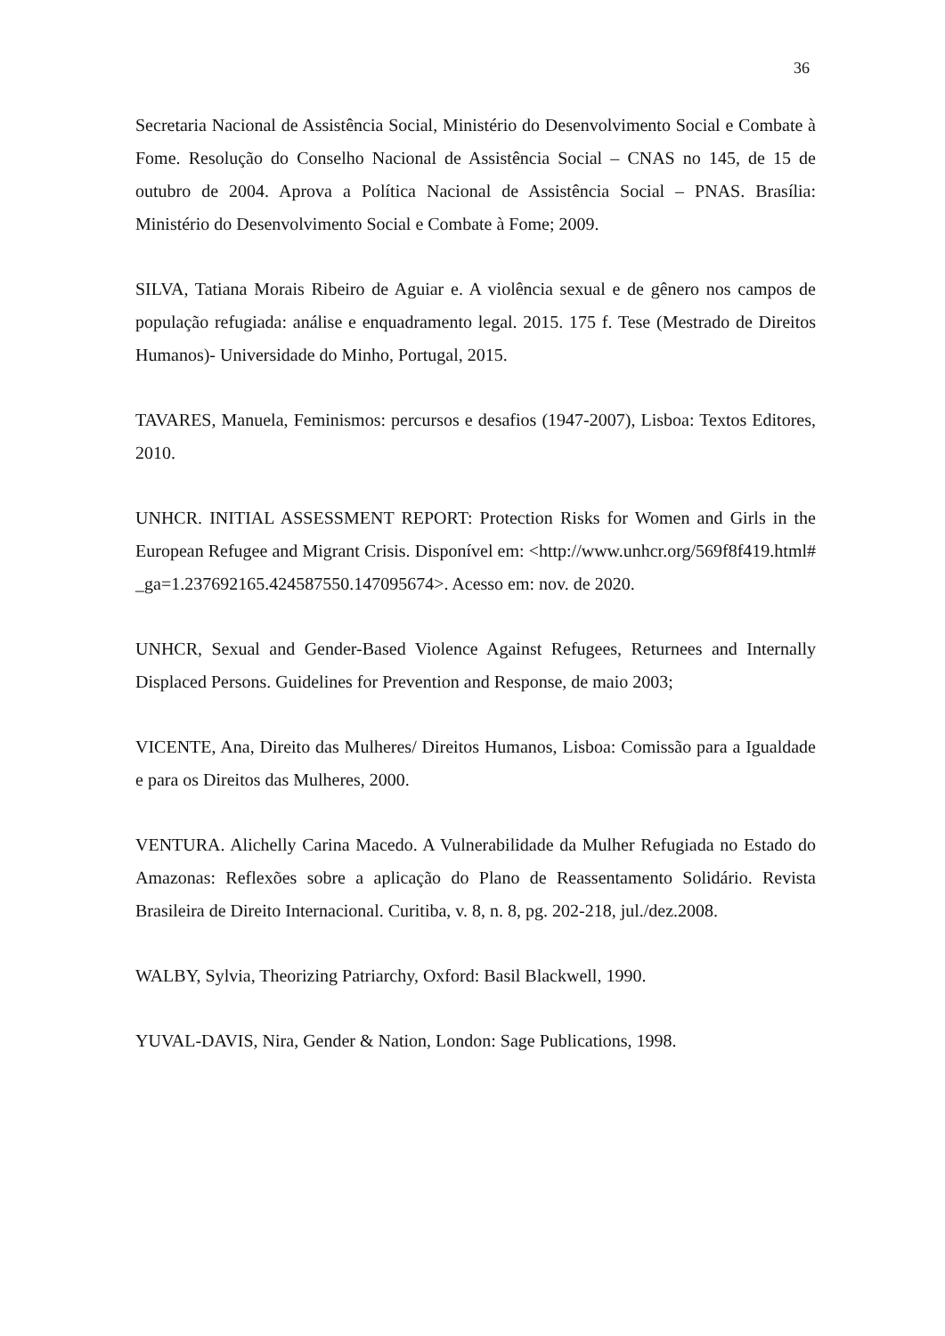36
Secretaria Nacional de Assistência Social, Ministério do Desenvolvimento Social e Combate à Fome. Resolução do Conselho Nacional de Assistência Social – CNAS no 145, de 15 de outubro de 2004. Aprova a Política Nacional de Assistência Social – PNAS. Brasília: Ministério do Desenvolvimento Social e Combate à Fome; 2009.
SILVA, Tatiana Morais Ribeiro de Aguiar e. A violência sexual e de gênero nos campos de população refugiada: análise e enquadramento legal. 2015. 175 f. Tese (Mestrado de Direitos Humanos)- Universidade do Minho, Portugal, 2015.
TAVARES, Manuela, Feminismos: percursos e desafios (1947-2007), Lisboa: Textos Editores, 2010.
UNHCR. INITIAL ASSESSMENT REPORT: Protection Risks for Women and Girls in the European Refugee and Migrant Crisis. Disponível em: <http://www.unhcr.org/569f8f419.html#_ga=1.237692165.424587550.147095674>. Acesso em: nov. de 2020.
UNHCR, Sexual and Gender-Based Violence Against Refugees, Returnees and Internally Displaced Persons. Guidelines for Prevention and Response, de maio 2003;
VICENTE, Ana, Direito das Mulheres/ Direitos Humanos, Lisboa: Comissão para a Igualdade e para os Direitos das Mulheres, 2000.
VENTURA. Alichelly Carina Macedo. A Vulnerabilidade da Mulher Refugiada no Estado do Amazonas: Reflexões sobre a aplicação do Plano de Reassentamento Solidário. Revista Brasileira de Direito Internacional. Curitiba, v. 8, n. 8, pg. 202-218, jul./dez.2008.
WALBY, Sylvia, Theorizing Patriarchy, Oxford: Basil Blackwell, 1990.
YUVAL-DAVIS, Nira, Gender & Nation, London: Sage Publications, 1998.